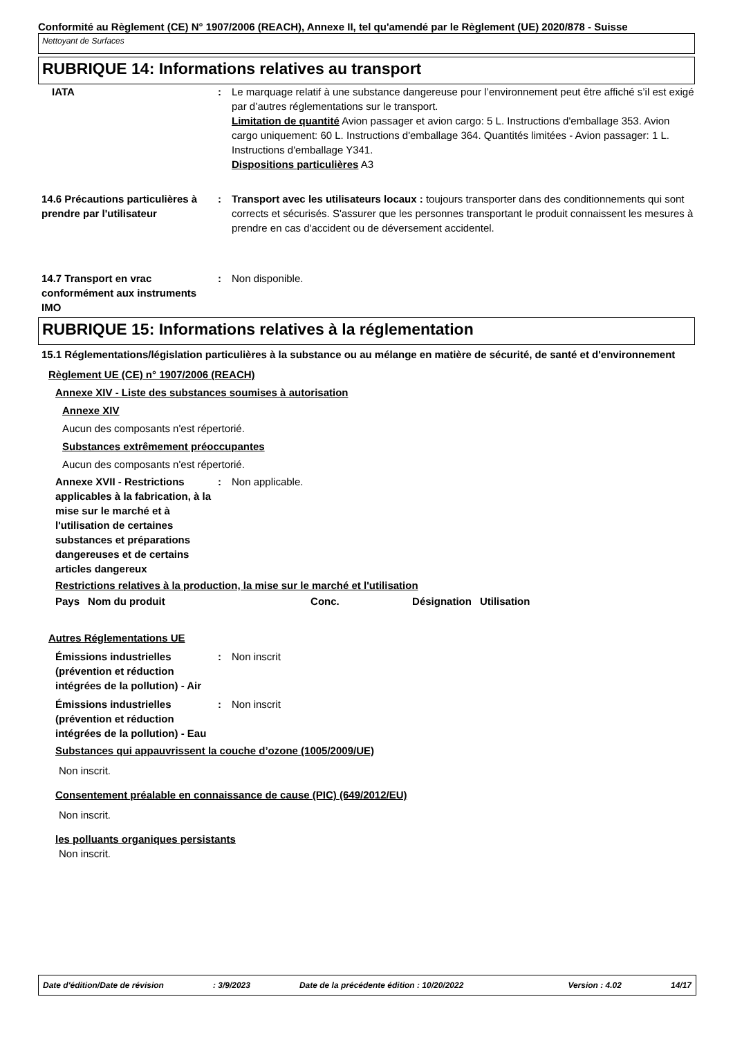Conformité au Règlement (CE) N° 1907/2006 (REACH), Annexe II, tel qu'amendé par le Règlement (UE) 2020/878 - Suisse
Nettoyant de Surfaces
RUBRIQUE 14: Informations relatives au transport
IATA : Le marquage relatif à une substance dangereuse pour l’environnement peut être affiché s’il est exigé par d’autres réglementations sur le transport.
Limitation de quantité Avion passager et avion cargo: 5 L. Instructions d'emballage 353. Avion cargo uniquement: 60 L. Instructions d'emballage 364. Quantités limitées - Avion passager: 1 L. Instructions d'emballage Y341.
Dispositions particulières A3
14.6 Précautions particulières à prendre par l'utilisateur
: Transport avec les utilisateurs locaux : toujours transporter dans des conditionnements qui sont corrects et sécurisés. S'assurer que les personnes transportant le produit connaissent les mesures à prendre en cas d'accident ou de déversement accidentel.
14.7 Transport en vrac conformément aux instruments IMO
: Non disponible.
RUBRIQUE 15: Informations relatives à la réglementation
15.1 Réglementations/législation particulières à la substance ou au mélange en matière de sécurité, de santé et d'environnement
Règlement UE (CE) n° 1907/2006 (REACH)
Annexe XIV - Liste des substances soumises à autorisation
Annexe XIV
Aucun des composants n'est répertorié.
Substances extrêmement préoccupantes
Aucun des composants n'est répertorié.
Annexe XVII - Restrictions applicables à la fabrication, à la mise sur le marché et à l'utilisation de certaines substances et préparations dangereuses et de certains articles dangereux
: Non applicable.
Restrictions relatives à la production, la mise sur le marché et l'utilisation
| Pays | Nom du produit | Conc. | Désignation | Utilisation |
Autres Réglementations UE
Émissions industrielles (prévention et réduction intégrées de la pollution) - Air
: Non inscrit
Émissions industrielles (prévention et réduction intégrées de la pollution) - Eau
: Non inscrit
Substances qui appauvrissent la couche d’ozone (1005/2009/UE)
Non inscrit.
Consentement préalable en connaissance de cause (PIC) (649/2012/EU)
Non inscrit.
les polluants organiques persistants
Non inscrit.
Date d'édition/Date de révision: 3/9/2023 Date de la précédente édition : 10/20/2022 Version : 4.02 14/17